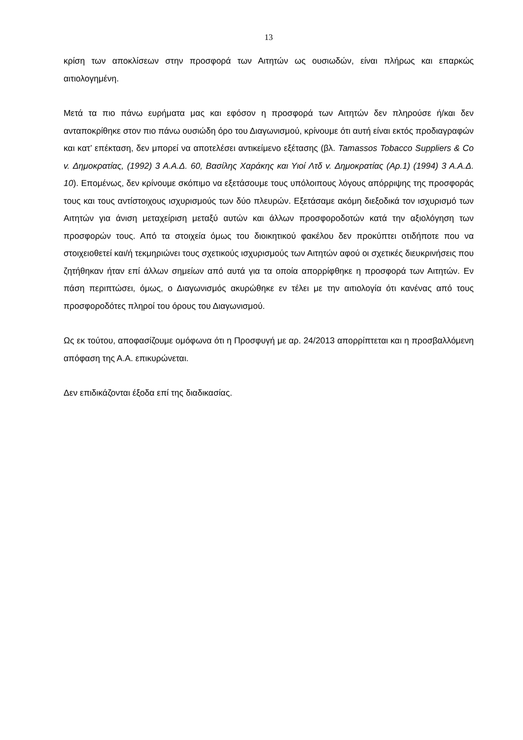13
κρίση των αποκλίσεων στην προσφορά των Αιτητών ως ουσιωδών, είναι πλήρως και επαρκώς αιτιολογημένη.
Μετά τα πιο πάνω ευρήματα μας και εφόσον η προσφορά των Αιτητών δεν πληρούσε ή/και δεν ανταποκρίθηκε στον πιο πάνω ουσιώδη όρο του Διαγωνισμού, κρίνουμε ότι αυτή είναι εκτός προδιαγραφών και κατ’ επέκταση, δεν μπορεί να αποτελέσει αντικείμενο εξέτασης (βλ. Tamassos Tobacco Suppliers & Co v. Δημοκρατίας, (1992) 3 Α.Α.Δ. 60, Βασίλης Χαράκης και Υιοί Λτδ v. Δημοκρατίας (Αρ.1) (1994) 3 Α.Α.Δ. 10). Επομένως, δεν κρίνουμε σκόπιμο να εξετάσουμε τους υπόλοιπους λόγους απόρριψης της προσφοράς τους και τους αντίστοιχους ισχυρισμούς των δύο πλευρών. Εξετάσαμε ακόμη διεξοδικά τον ισχυρισμό των Αιτητών για άνιση μεταχείριση μεταξύ αυτών και άλλων προσφοροδοτών κατά την αξιολόγηση των προσφορών τους. Από τα στοιχεία όμως του διοικητικού φακέλου δεν προκύπτει οτιδήποτε που να στοιχειοθετεί και/ή τεκμηριώνει τους σχετικούς ισχυρισμούς των Αιτητών αφού οι σχετικές διευκρινήσεις που ζητήθηκαν ήταν επί άλλων σημείων από αυτά για τα οποία απορρίφθηκε η προσφορά των Αιτητών. Εν πάση περιπτώσει, όμως, ο Διαγωνισμός ακυρώθηκε εν τέλει με την αιτιολογία ότι κανένας από τους προσφοροδότες πληροί του όρους του Διαγωνισμού.
Ως εκ τούτου, αποφασίζουμε ομόφωνα ότι η Προσφυγή με αρ. 24/2013 απορρίπτεται και η προσβαλλόμενη απόφαση της Α.Α. επικυρώνεται.
Δεν επιδικάζονται έξοδα επί της διαδικασίας.